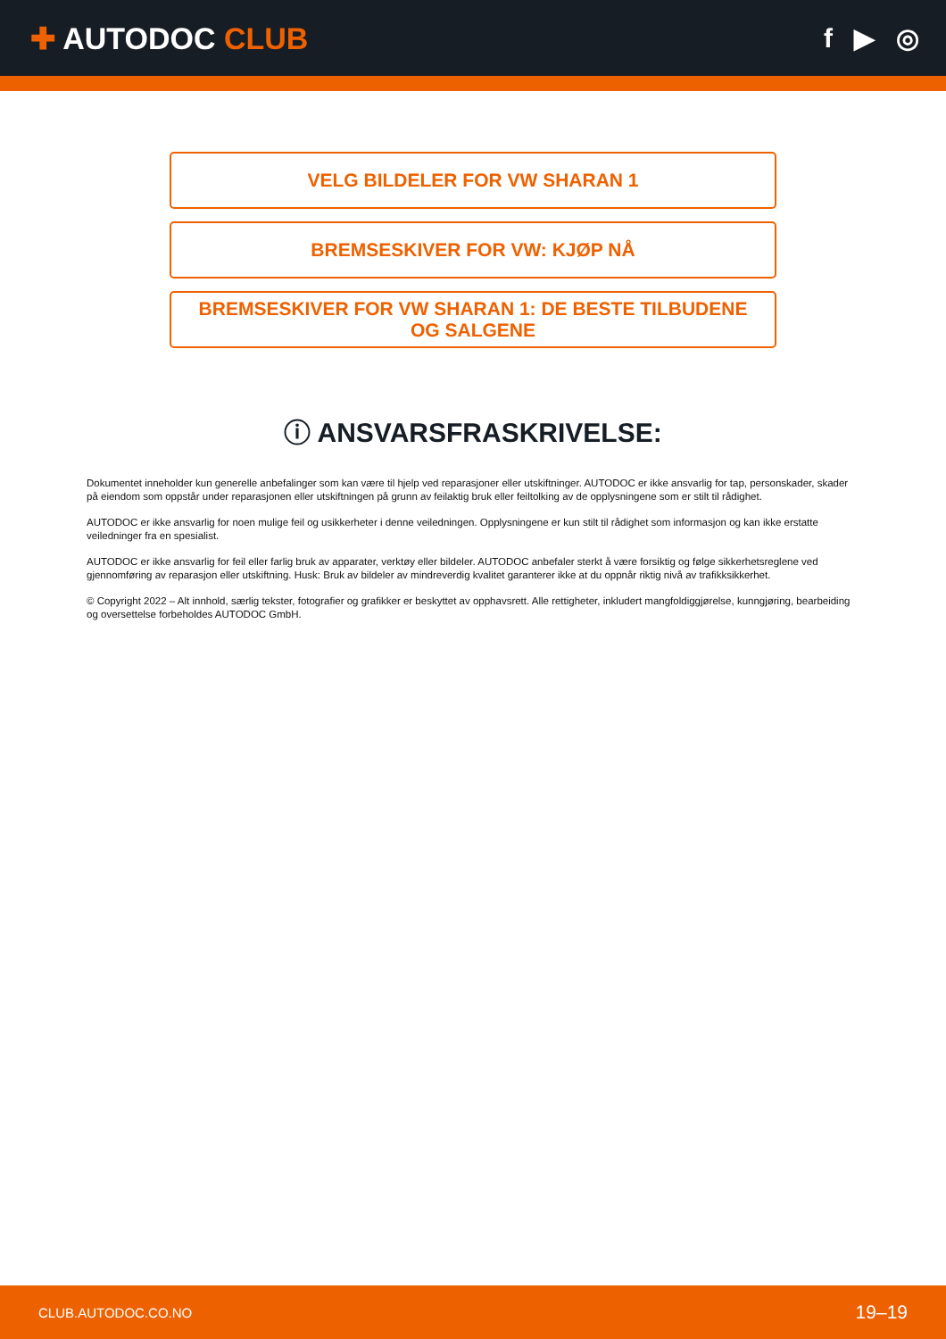✚ AUTODOC CLUB f ▶ ◎
VELG BILDELER FOR VW SHARAN 1
BREMSESKIVER FOR VW: KJØP NÅ
BREMSESKIVER FOR VW SHARAN 1: DE BESTE TILBUDENE OG SALGENE
ⓘ ANSVARSFRASKRIVELSE:
Dokumentet inneholder kun generelle anbefalinger som kan være til hjelp ved reparasjoner eller utskiftninger. AUTODOC er ikke ansvarlig for tap, personskader, skader på eiendom som oppstår under reparasjonen eller utskiftningen på grunn av feilaktig bruk eller feiltolking av de opplysningene som er stilt til rådighet.
AUTODOC er ikke ansvarlig for noen mulige feil og usikkerheter i denne veiledningen. Opplysningene er kun stilt til rådighet som informasjon og kan ikke erstatte veiledninger fra en spesialist.
AUTODOC er ikke ansvarlig for feil eller farlig bruk av apparater, verktøy eller bildeler. AUTODOC anbefaler sterkt å være forsiktig og følge sikkerhetsreglene ved gjennomføring av reparasjon eller utskiftning. Husk: Bruk av bildeler av mindreverdig kvalitet garanterer ikke at du oppnår riktig nivå av trafikksikkerhet.
© Copyright 2022 – Alt innhold, særlig tekster, fotografier og grafikker er beskyttet av opphavsrett. Alle rettigheter, inkludert mangfoldiggjørelse, kunngjøring, bearbeiding og oversettelse forbeholdes AUTODOC GmbH.
CLUB.AUTODOC.CO.NO 19–19